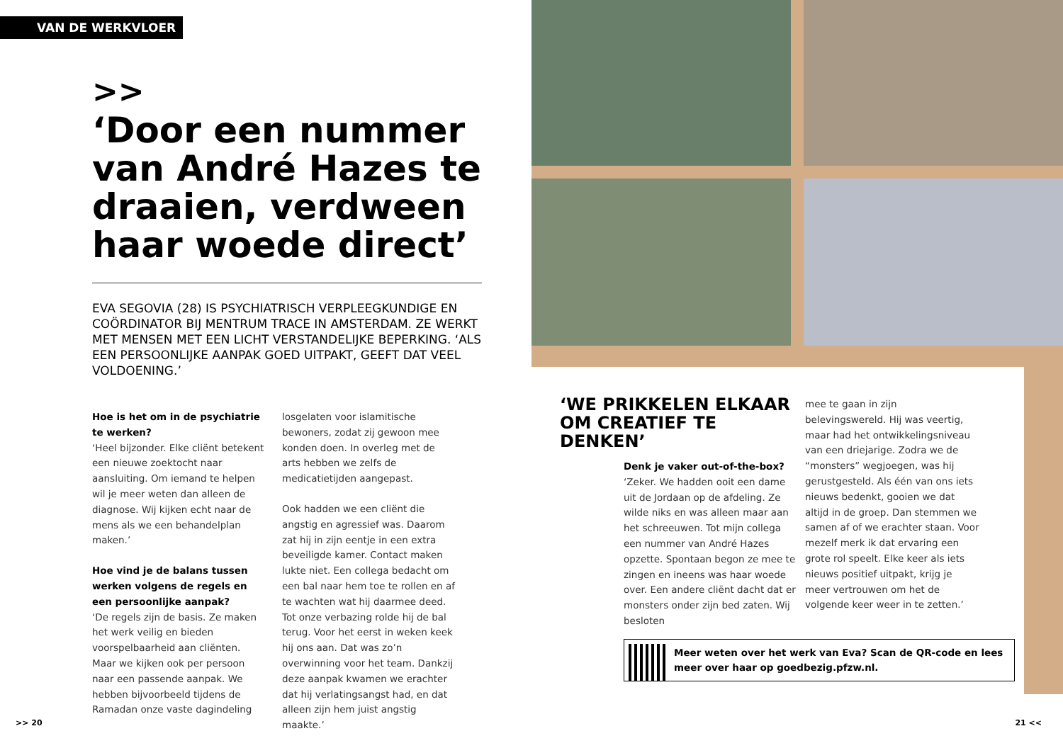VAN DE WERKVLOER
>>
‘Door een nummer van André Hazes te draaien, verdween haar woede direct’
EVA SEGOVIA (28) IS PSYCHIATRISCH VERPLEEGKUNDIGE EN COÖRDINATOR BIJ MENTRUM TRACE IN AMSTERDAM. ZE WERKT MET MENSEN MET EEN LICHT VERSTANDELIJKE BEPERKING. ‘ALS EEN PERSOONLIJKE AANPAK GOED UITPAKT, GEEFT DAT VEEL VOLDOENING.’
Hoe is het om in de psychiatrie te werken?
‘Heel bijzonder. Elke cliënt betekent een nieuwe zoektocht naar aansluiting. Om iemand te helpen wil je meer weten dan alleen de diagnose. Wij kijken echt naar de mens als we een behandelplan maken.’
Hoe vind je de balans tussen werken volgens de regels en een persoonlijke aanpak?
‘De regels zijn de basis. Ze maken het werk veilig en bieden voorspelbaarheid aan cliënten. Maar we kijken ook per persoon naar een passende aanpak. We hebben bijvoorbeeld tijdens de Ramadan onze vaste dagindeling
losgelaten voor islamitische bewoners, zodat zij gewoon mee konden doen. In overleg met de arts hebben we zelfs de medicatietijden aangepast.
Ook hadden we een cliënt die angstig en agressief was. Daarom zat hij in zijn eentje in een extra beveiligde kamer. Contact maken lukte niet. Een collega bedacht om een bal naar hem toe te rollen en af te wachten wat hij daarmee deed. Tot onze verbazing rolde hij de bal terug. Voor het eerst in weken keek hij ons aan. Dat was zo’n overwinning voor het team. Dankzij deze aanpak kwamen we erachter dat hij verlatingsangst had, en dat alleen zijn hem juist angstig maakte.’
>> 20
‘WE PRIKKELEN ELKAAR OM CREATIEF TE DENKEN’
Denk je vaker out-of-the-box?
‘Zeker. We hadden ooit een dame uit de Jordaan op de afdeling. Ze wilde niks en was alleen maar aan het schreeuwen. Tot mijn collega een nummer van André Hazes opzette. Spontaan begon ze mee te zingen en ineens was haar woede over. Een andere cliënt dacht dat er monsters onder zijn bed zaten. Wij besloten
mee te gaan in zijn belevingswereld. Hij was veertig, maar had het ontwikkelingsniveau van een driejarige. Zodra we de “monsters” wegjoegen, was hij gerustgesteld. Als één van ons iets nieuws bedenkt, gooien we dat altijd in de groep. Dan stemmen we samen af of we erachter staan. Voor mezelf merk ik dat ervaring een grote rol speelt. Elke keer als iets nieuws positief uitpakt, krijg je meer vertrouwen om het de volgende keer weer in te zetten.’
Meer weten over het werk van Eva? Scan de QR-code en lees meer over haar op goedbezig.pfzw.nl.
21 <<